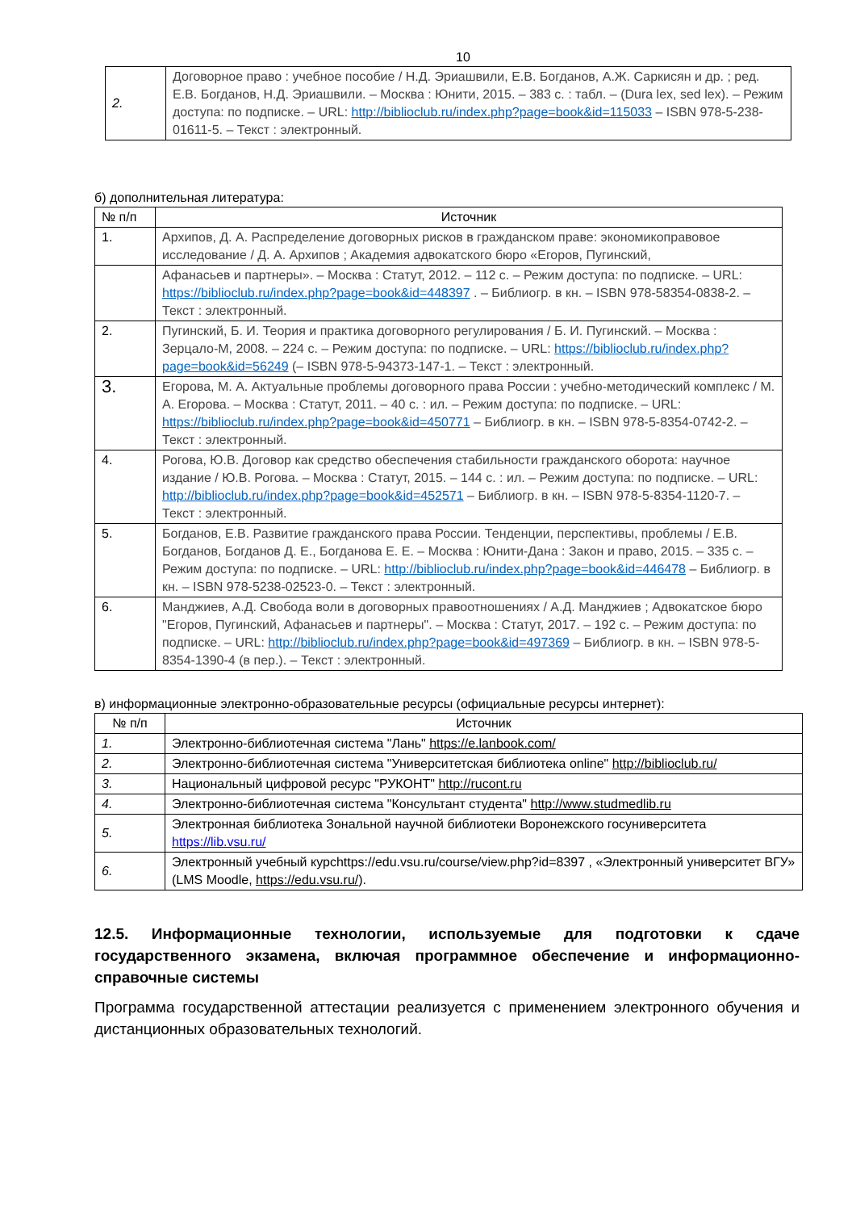10
| 2. | Договорное право : учебное пособие / Н.Д. Эриашвили, Е.В. Богданов, А.Ж. Саркисян и др. ; ред. Е.В. Богданов, Н.Д. Эриашвили. – Москва : Юнити, 2015. – 383 с. : табл. – (Dura lex, sed lex). – Режим доступа: по подписке. – URL: http://biblioclub.ru/index.php?page=book&id=115033 – ISBN 978-5-238-01611-5. – Текст : электронный. |
б) дополнительная литература:
| № п/п | Источник |
| --- | --- |
| 1. | Архипов, Д. А. Распределение договорных рисков в гражданском праве: экономикоправовое исследование / Д. А. Архипов ; Академия адвокатского бюро «Егоров, Пугинский, |
| | Афанасьев и партнеры». – Москва : Статут, 2012. – 112 с. – Режим доступа: по подписке. – URL: https://biblioclub.ru/index.php?page=book&id=448397 . – Библиогр. в кн. – ISBN 978-58354-0838-2. – Текст : электронный. |
| 2. | Пугинский, Б. И. Теория и практика договорного регулирования / Б. И. Пугинский. – Москва : Зерцало-М, 2008. – 224 с. – Режим доступа: по подписке. – URL: https://biblioclub.ru/index.php?page=book&id=56249 (– ISBN 978-5-94373-147-1. – Текст : электронный. |
| 3. | Егорова, М. А. Актуальные проблемы договорного права России : учебно-методический комплекс / М. А. Егорова. – Москва : Статут, 2011. – 40 с. : ил. – Режим доступа: по подписке. – URL: https://biblioclub.ru/index.php?page=book&id=450771 – Библиогр. в кн. – ISBN 978-5-8354-0742-2. – Текст : электронный. |
| 4. | Рогова, Ю.В. Договор как средство обеспечения стабильности гражданского оборота: научное издание / Ю.В. Рогова. – Москва : Статут, 2015. – 144 с. : ил. – Режим доступа: по подписке. – URL: http://biblioclub.ru/index.php?page=book&id=452571 – Библиогр. в кн. – ISBN 978-5-8354-1120-7. – Текст : электронный. |
| 5. | Богданов, Е.В. Развитие гражданского права России. Тенденции, перспективы, проблемы / Е.В. Богданов, Богданов Д. Е., Богданова Е. Е. – Москва : Юнити-Дана : Закон и право, 2015. – 335 с. – Режим доступа: по подписке. – URL: http://biblioclub.ru/index.php?page=book&id=446478 – Библиогр. в кн. – ISBN 978-5238-02523-0. – Текст : электронный. |
| 6. | Манджиев, А.Д. Свобода воли в договорных правоотношениях / А.Д. Манджиев ; Адвокатское бюро "Егоров, Пугинский, Афанасьев и партнеры". – Москва : Статут, 2017. – 192 с. – Режим доступа: по подписке. – URL: http://biblioclub.ru/index.php?page=book&id=497369 – Библиогр. в кн. – ISBN 978-5-8354-1390-4 (в пер.). – Текст : электронный. |
в) информационные электронно-образовательные ресурсы (официальные ресурсы интернет):
| № п/п | Источник |
| --- | --- |
| 1. | Электронно-библиотечная система "Лань" https://e.lanbook.com/ |
| 2. | Электронно-библиотечная система "Университетская библиотека online" http://biblioclub.ru/ |
| 3. | Национальный цифровой ресурс "РУКОНТ" http://rucont.ru |
| 4. | Электронно-библиотечная система "Консультант студента" http://www.studmedlib.ru |
| 5. | Электронная библиотека Зональной научной библиотеки Воронежского госуниверситета https://lib.vsu.ru/ |
| 6. | Электронный учебный курсhttps://edu.vsu.ru/course/view.php?id=8397 , «Электронный университет ВГУ» (LMS Moodle, https://edu.vsu.ru/ ). |
12.5. Информационные технологии, используемые для подготовки к сдаче государственного экзамена, включая программное обеспечение и информационно-справочные системы
Программа государственной аттестации реализуется с применением электронного обучения и дистанционных образовательных технологий.